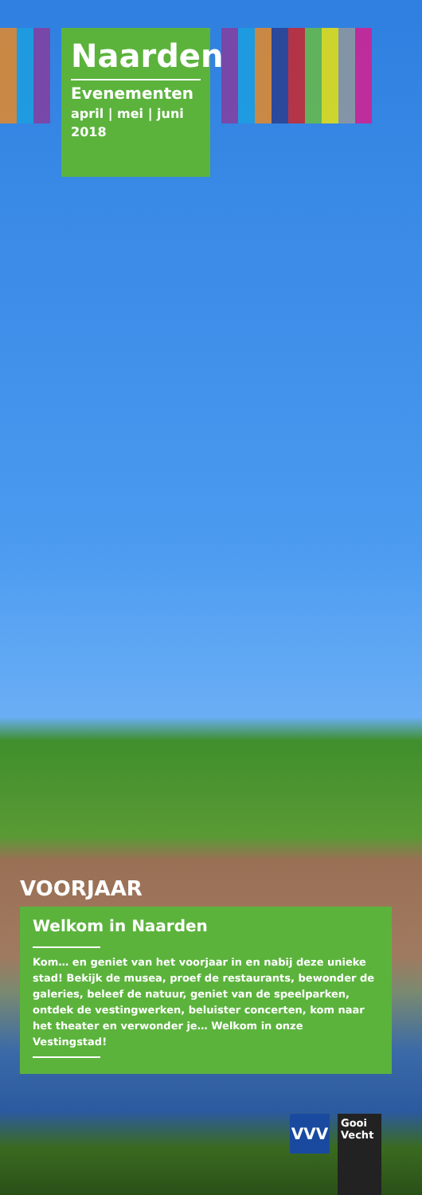Naarden
Evenementen
april | mei | juni
2018
VOORJAAR
Welkom in Naarden
Kom… en geniet van het voorjaar in en nabij deze unieke stad! Bekijk de musea, proef de restaurants, bewonder de galeries, beleef de natuur, geniet van de speelparken, ontdek de vestingwerken, beluister concerten, kom naar het theater en verwonder je… Welkom in onze Vestingstad!
VVV
Gooi
Vecht